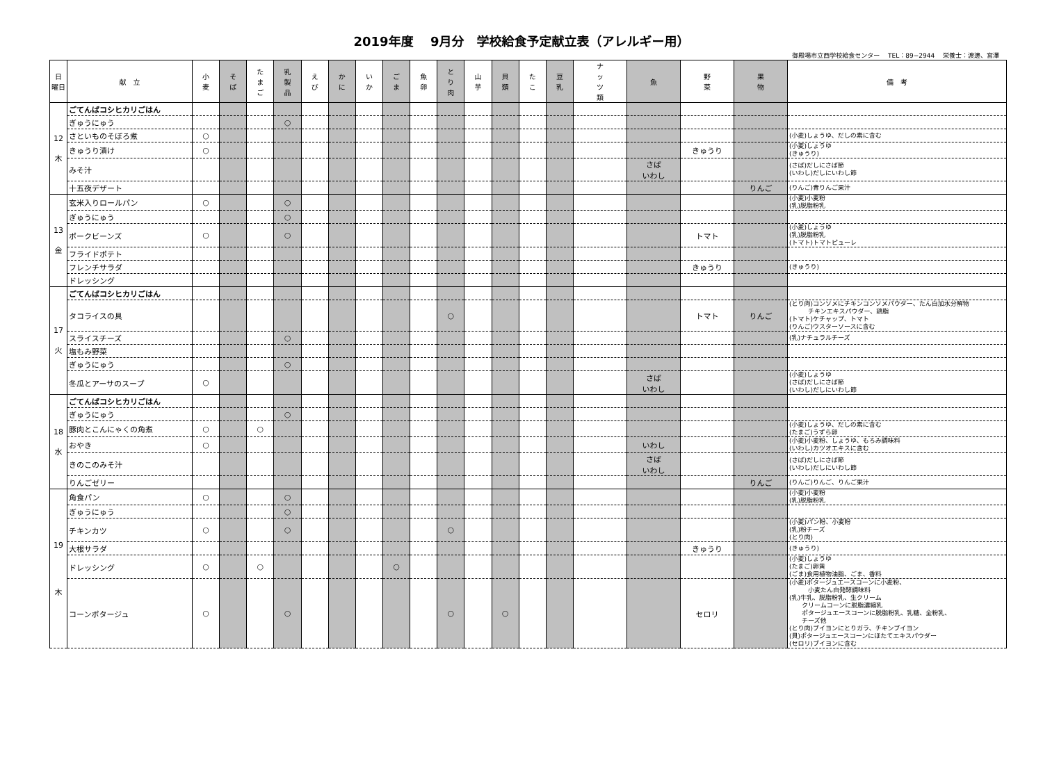2019年度　 9月分　学校給食予定献立表（アレルギー用）
御殿場市立西学校給食センター　 TEL：89−2944　 栄養士：渡邊、宮澤
| 日 曜日 | 献 立 | 小 麦 | そ ば | た ま ご | 乳 製 品 | え び | か に | い か | ご ま | 魚 卵 | と り 肉 | 山 芋 | 貝 類 | た こ | 豆 乳 | ナ ッ ツ 類 | 魚 | 野 菜 | 果 物 | 備 考 |
| --- | --- | --- | --- | --- | --- | --- | --- | --- | --- | --- | --- | --- | --- | --- | --- | --- | --- | --- | --- | --- |
| 12 木 | ごてんばコシヒカリごはん | | | | | | | | | | | | | | | | | | | |
| | ぎゅうにゅう | | | | ○ | | | | | | | | | | | | | | | |
| | さといものそぼろ煮 | ○ | | | | | | | | | | | | | | | | | | (小麦)しょうゆ、だしの素に含む |
| | きゅうり漬け | ○ | | | | | | | | | | | | | | | | きゅうり | | (小麦)しょうゆ (きゅうり) |
| | みそ汁 | | | | | | | | | | | | | | | | さば いわし | | | (さば)だしにさば節 (いわし)だしにいわし節 |
| | 十五夜デザート | | | | | | | | | | | | | | | | | | りんご | (りんご)青りんご果汁 |
| 13 金 | 玄米入りロールパン | ○ | | | ○ | | | | | | | | | | | | | | | (小麦)小麦粉 (乳)脱脂粉乳 |
| | ぎゅうにゅう | | | | ○ | | | | | | | | | | | | | | | |
| | ポークビーンズ | ○ | | | ○ | | | | | | | | | | | | | トマト | | (小麦)しょうゆ (乳)脱脂粉乳 (トマト)トマトピューレ |
| | フライドポテト | | | | | | | | | | | | | | | | | | | |
| | フレンチサラダ | | | | | | | | | | | | | | | | | きゅうり | | (きゅうり) |
| | ドレッシング | | | | | | | | | | | | | | | | | | | |
| 17 火 | ごてんばコシヒカリごはん | | | | | | | | | | | | | | | | | | | |
| | タコライスの具 | | | | | | | | | | ○ | | | | | | | トマト | りんご | (とり肉)コンソメにチキンコンソメパウダー、たん白加水分解物 チキンエキスパウダー、鶏脂 (トマト)ケチャップ、トマト (りんご)ウスターソースに含む |
| | スライスチーズ | | | | ○ | | | | | | | | | | | | | | | (乳)ナチュラルチーズ |
| | 塩もみ野菜 | | | | | | | | | | | | | | | | | | | |
| | ぎゅうにゅう | | | | ○ | | | | | | | | | | | | | | | |
| | 冬瓜とアーサのスープ | ○ | | | | | | | | | | | | | | | さば いわし | | | (小麦)しょうゆ (さば)だしにさば節 (いわし)だしにいわし節 |
| 18 水 | ごてんばコシヒカリごはん | | | | | | | | | | | | | | | | | | | |
| | ぎゅうにゅう | | | | ○ | | | | | | | | | | | | | | | |
| | 豚肉とこんにゃくの角煮 | ○ | | ○ | | | | | | | | | | | | | | | | (小麦)しょうゆ、だしの素に含む (たまご)うずら卵 |
| | おやき | ○ | | | | | | | | | | | | | | | いわし | | | (小麦)小麦粉、しょうゆ、もろみ調味料 (いわし)カツオエキスに含む |
| | きのこのみそ汁 | | | | | | | | | | | | | | | | さば いわし | | | (さば)だしにさば節 (いわし)だしにいわし節 |
| | りんごゼリー | | | | | | | | | | | | | | | | | | りんご | (りんご)りんご、りんご果汁 |
| 19 木 | 角食パン | ○ | | | ○ | | | | | | | | | | | | | | | (小麦)小麦粉 (乳)脱脂粉乳 |
| | ぎゅうにゅう | | | | ○ | | | | | | | | | | | | | | | |
| | チキンカツ | ○ | | | ○ | | | | | | ○ | | | | | | | | | (小麦)パン粉、小麦粉 (乳)粉チーズ (とり肉) |
| | 大根サラダ | | | | | | | | | | | | | | | | | きゅうり | | (きゅうり) |
| | ドレッシング | ○ | | ○ | | | | | ○ | | | | | | | | | | | (小麦)しょうゆ (たまご)卵黄 (ごま)食用植物油脂、ごま、香料 |
| | コーンポタージュ | ○ | | | ○ | | | | | | ○ | | ○ | | | | | セロリ | | (小麦)ポタージュエースコーンに小麦粉、 小麦たん白発酵調味料 (乳)牛乳、脱脂粉乳、生クリーム クリームコーンに脱脂濃縮乳 ポタージュエースコーンに脱脂粉乳、乳糖、全粉乳、 チーズ他 (とり肉)ブイヨンにとりガラ、チキンブイヨン (貝)ポタージュエースコーンにほたてエキスパウダー (セロリ)ブイヨンに含む |